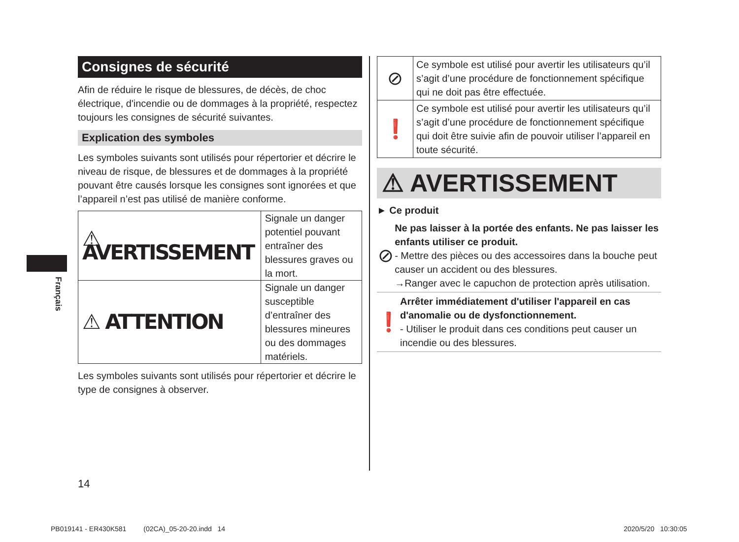Consignes de sécurité
Afin de réduire le risque de blessures, de décès, de choc électrique, d'incendie ou de dommages à la propriété, respectez toujours les consignes de sécurité suivantes.
Explication des symboles
Les symboles suivants sont utilisés pour répertorier et décrire le niveau de risque, de blessures et de dommages à la propriété pouvant être causés lorsque les consignes sont ignorées et que l’appareil n’est pas utilisé de manière conforme.
| ⚠ AVERTISSEMENT | Signale un danger potentiel pouvant entraîner des blessures graves ou la mort. |
| ⚠ ATTENTION | Signale un danger susceptible d’entraîner des blessures mineures ou des dommages matériels. |
Les symboles suivants sont utilisés pour répertorier et décrire le type de consignes à observer.
| ⊘ | Ce symbole est utilisé pour avertir les utilisateurs qu’il s’agit d’une procédure de fonctionnement spécifique qui ne doit pas être effectuée. |
| ❗ | Ce symbole est utilisé pour avertir les utilisateurs qu’il s’agit d’une procédure de fonctionnement spécifique qui doit être suivie afin de pouvoir utiliser l’appareil en toute sécurité. |
⚠ AVERTISSEMENT
► Ce produit
⊘
Ne pas laisser à la portée des enfants. Ne pas laisser les enfants utiliser ce produit.
- Mettre des pièces ou des accessoires dans la bouche peut causer un accident ou des blessures.
→Ranger avec le capuchon de protection après utilisation.
❗
Arrêter immédiatement d'utiliser l'appareil en cas d'anomalie ou de dysfonctionnement.
- Utiliser le produit dans ces conditions peut causer un incendie ou des blessures.
Français
14
PB019141 - ER430K581 (02CA)_05-20-20.indd 14
2020/5/20 10:30:05